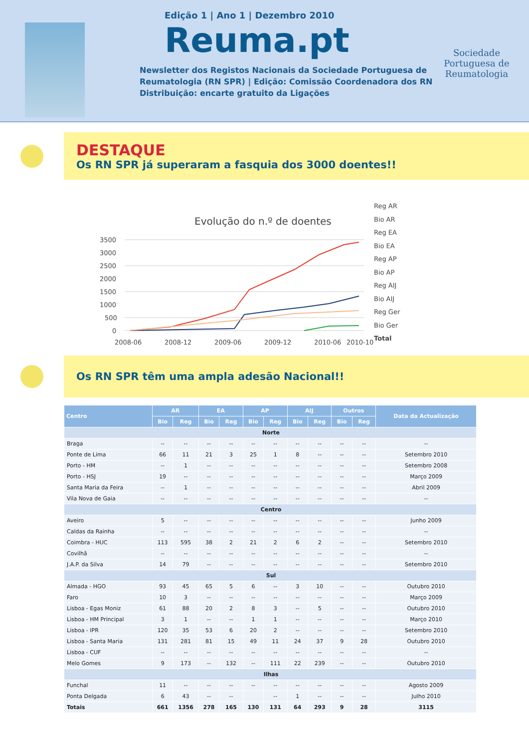Edição 1 | Ano 1 | Dezembro 2010
Reuma.pt
Newsletter dos Registos Nacionais da Sociedade Portuguesa de
Reumatologia (RN SPR) | Edição: Comissão Coordenadora dos RN
Distribuição: encarte gratuito da Ligações
Sociedade Portuguesa de Reumatologia
DESTAQUE
Os RN SPR já superaram a fasquia dos 3000 doentes!!
Evolução do n.º de doentes
3500
3000
2500
2000
1500
1000
500
0
2008-06
2008-12
2009-06
2009-12
2010-06
2010-10
Reg AR
Bio AR
Reg EA
Bio EA
Reg AP
Bio AP
Reg AIJ
Bio AIJ
Reg Ger
Bio Ger
Total
Os RN SPR têm uma ampla adesão Nacional!!
| Centro | AR | | EA | | AP | | AIJ | | Outros | | Data da Actualização |
| --- | --- | --- | --- | --- | --- | --- | --- | --- | --- | --- | --- |
| | Bio | Reg | Bio | Reg | Bio | Reg | Bio | Reg | Bio | Reg | |
| Norte | | | | | | | | | | | |
| Braga | -- | -- | -- | -- | -- | -- | -- | -- | -- | -- | -- |
| Ponte de Lima | 66 | 11 | 21 | 3 | 25 | 1 | 8 | -- | -- | -- | Setembro 2010 |
| Porto - HM | -- | 1 | -- | -- | -- | -- | -- | -- | -- | -- | Setembro 2008 |
| Porto - HSJ | 19 | -- | -- | -- | -- | -- | -- | -- | -- | -- | Março 2009 |
| Santa Maria da Feira | -- | 1 | -- | -- | -- | -- | -- | -- | -- | -- | Abril 2009 |
| Vila Nova de Gaia | -- | -- | -- | -- | -- | -- | -- | -- | -- | -- | -- |
| Centro | | | | | | | | | | | |
| Aveiro | 5 | -- | -- | -- | -- | -- | -- | -- | -- | -- | Junho 2009 |
| Caldas da Rainha | -- | -- | -- | -- | -- | -- | -- | -- | -- | -- | -- |
| Coimbra - HUC | 113 | 595 | 38 | 2 | 21 | 2 | 6 | 2 | -- | -- | Setembro 2010 |
| Covilhã | -- | -- | -- | -- | -- | -- | -- | -- | -- | -- | -- |
| J.A.P. da Silva | 14 | 79 | -- | -- | -- | -- | -- | -- | -- | -- | Setembro 2010 |
| Sul | | | | | | | | | | | |
| Almada - HGO | 93 | 45 | 65 | 5 | 6 | -- | 3 | 10 | -- | -- | Outubro 2010 |
| Faro | 10 | 3 | -- | -- | -- | -- | -- | -- | -- | -- | Março 2009 |
| Lisboa - Egas Moniz | 61 | 88 | 20 | 2 | 8 | 3 | -- | 5 | -- | -- | Outubro 2010 |
| Lisboa - HM Principal | 3 | 1 | -- | -- | 1 | 1 | -- | -- | -- | -- | Março 2010 |
| Lisboa - IPR | 120 | 35 | 53 | 6 | 20 | 2 | -- | -- | -- | -- | Setembro 2010 |
| Lisboa - Santa Maria | 131 | 281 | 81 | 15 | 49 | 11 | 24 | 37 | 9 | 28 | Outubro 2010 |
| Lisboa - CUF | -- | -- | -- | -- | -- | -- | -- | -- | -- | -- | -- |
| Melo Gomes | 9 | 173 | -- | 132 | -- | 111 | 22 | 239 | -- | -- | Outubro 2010 |
| Ilhas | | | | | | | | | | | |
| Funchal | 11 | -- | -- | -- | -- | -- | -- | -- | -- | -- | Agosto 2009 |
| Ponta Delgada | 6 | 43 | -- | -- | | -- | 1 | -- | -- | -- | Julho 2010 |
| Totais | 661 | 1356 | 278 | 165 | 130 | 131 | 64 | 293 | 9 | 28 | 3115 |